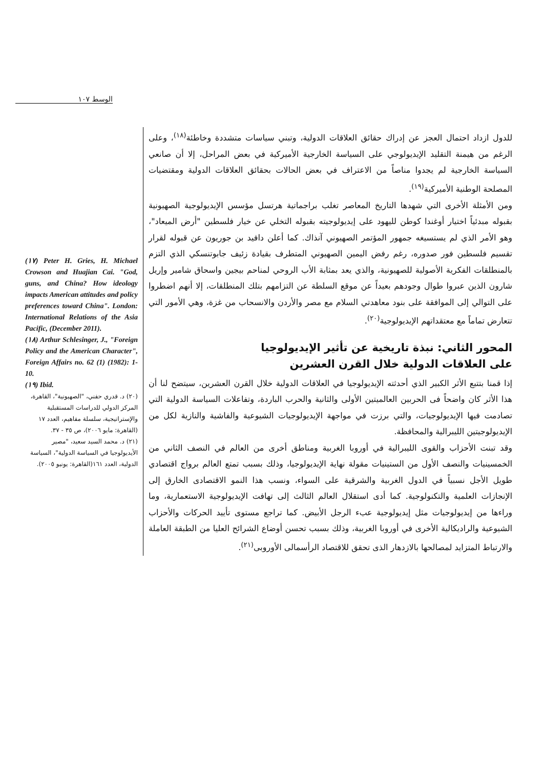الوسط ١٠٧
للدول ازداد احتمال العجز عن إدراك حقائق العلاقات الدولية، وتبني سياسات متشددة وخاطئة<sup>(١٨)</sup>، وعلى الرغم من هيمنة التقليد الإيديولوجي على السياسة الخارجية الأميركية في بعض المراحل، إلا أن صانعي السياسة الخارجية لم يجدوا مناصاً من الاعتراف في بعض الحالات بحقائق العلاقات الدولية ومقتضيات المصلحة الوطنية الأميركية<sup>(١٩)</sup>.
ومن الأمثلة الأخرى التي شهدها التاريخ المعاصر تغلب براجماتية هرتسل مؤسس الإيديولوجية الصهيونية بقبوله مبدئياً اختيار أوغندا كوطن لليهود على إيديولوجيته بقبوله التخلي عن خيار فلسطين "أرض الميعاد"، وهو الأمر الذي لم يستسيغه جمهور المؤتمر الصهيوني آنذاك. كما أعلن دافيد بن جوريون عن قبوله لقرار تقسيم فلسطين فور صدوره، رغم رفض اليمين الصهيوني المتطرف بقيادة زئيف جابوتنسكي الذي التزم بالمنطلقات الفكرية الأصولية للصهيونية، والذي يعد بمثابة الأب الروحي لمناحم بيجين واسحاق شامير وإريل شارون الذين عبروا طوال وجودهم بعيداً عن موقع السلطة عن التزامهم بتلك المنطلقات، إلا أنهم اضطروا على التوالي إلى الموافقة على بنود معاهدتي السلام مع مصر والأردن والانسحاب من غزة، وهي الأمور التي تتعارض تماماً مع معتقداتهم الإيديولوجية<sup>(٢٠)</sup>.
المحور الثاني: نبذة تاريخية عن تأثير الإيديولوجيا
على العلاقات الدولية خلال القرن العشرين
إذا قمنا بتتبع الأثر الكبير الذي أحدثته الإيديولوجيا في العلاقات الدولية خلال القرن العشرين، سيتضح لنا أن هذا الأثر كان واضحاً فى الحربين العالميتين الأولى والثانية والحرب الباردة، وتفاعلات السياسة الدولية التي تصادمت فيها الإيديولوجيات، والتي برزت في مواجهة الإيديولوجيات الشيوعية والفاشية والنازية لكل من الإيديولوجيتين الليبرالية والمحافظة.
وقد تبنت الأحزاب والقوى الليبرالية في أوروبا الغربية ومناطق أخرى من العالم في النصف الثاني من الخمسينيات والنصف الأول من الستينيات مقولة نهاية الإيديولوجيا، وذلك بسبب تمتع العالم برواج اقتصادي طويل الأجل نسبياً في الدول الغربية والشرقية على السواء، ونسب هذا النمو الاقتصادى الخارق إلى الإنجازات العلمية والتكنولوجية. كما أدى استقلال العالم الثالث إلى تهافت الإيديولوجية الاستعمارية، وما وراءها من إيديولوجيات مثل إيديولوجية عبء الرجل الأبيض. كما تراجع مستوى تأييد الحركات والأحزاب الشيوعية والراديكالية الأخرى في أوروبا الغربية، وذلك بسبب تحسن أوضاع الشرائح العليا من الطبقة العاملة والارتباط المتزايد لمصالحها بالازدهار الذى تحقق للاقتصاد الرأسمالى الأوروبى<sup>(٢١)</sup>.
(١٧) Peter H. Gries, H. Michael Crowson and Huajian Cai. "God, guns, and China? How ideology impacts American attitudes and policy preferences toward China". London: International Relations of the Asia Pacific, (December 2011).
(١٨) Arthur Schlesinger, J., "Foreign Policy and the American Character", Foreign Affairs no. 62 (1) (1982): 1-10.
(١٩) Ibid.
(٢٠) د. قدري حفني، "الصهيونية"، القاهرة، المركز الدولي للدراسات المستقبلية والإستراتيجية، سلسلة مفاهيم، العدد ١٧ (القاهرة: مايو ٢٠٠٦)، ص ٣٥ - ٣٧.
(٢١) د. محمد السيد سعيد، "مصير الأيديولوجيا في السياسة الدولية"، السياسة الدولية، العدد ١٦١(القاهرة: يونيو ٢٠٠٥).